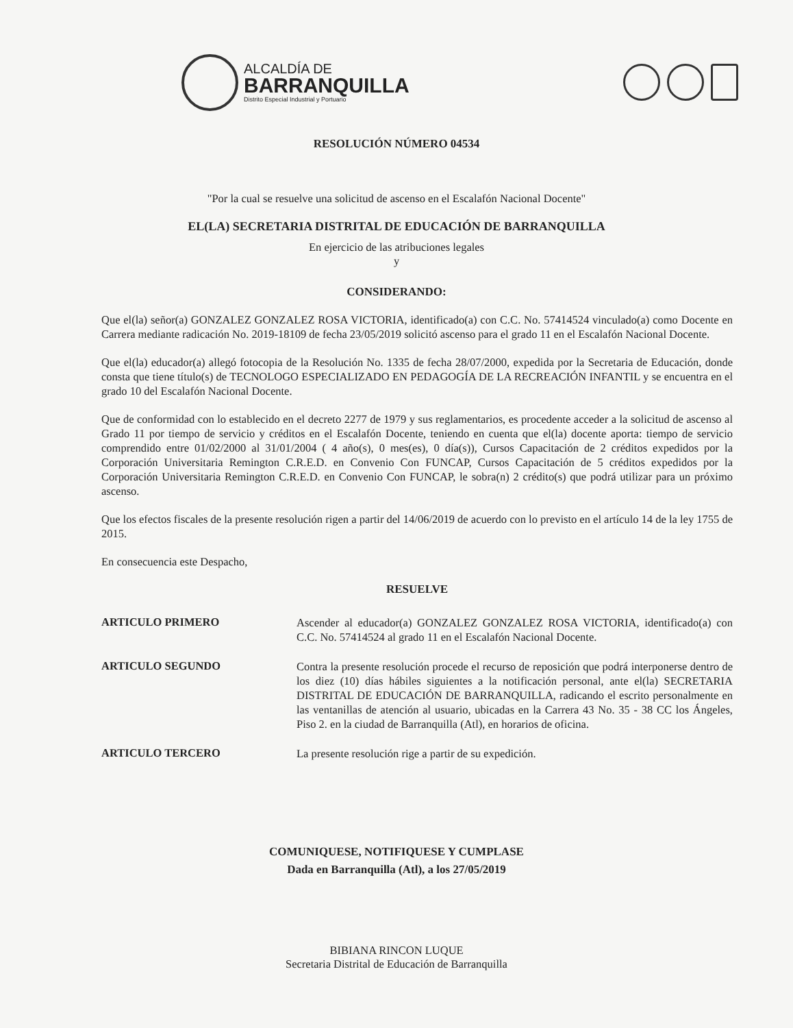ALCALDÍA DE
BARRANQUILLA
Distrito Especial Industrial y Portuario
RESOLUCIÓN NÚMERO 04534
"Por la cual se resuelve una solicitud de ascenso en el Escalafón Nacional Docente"
EL(LA) SECRETARIA DISTRITAL DE EDUCACIÓN DE BARRANQUILLA
En ejercicio de las atribuciones legales
y
CONSIDERANDO:
Que el(la) señor(a) GONZALEZ GONZALEZ ROSA VICTORIA, identificado(a) con C.C. No. 57414524 vinculado(a) como Docente en Carrera mediante radicación No. 2019-18109 de fecha 23/05/2019 solicitó ascenso para el grado 11 en el Escalafón Nacional Docente.
Que el(la) educador(a) allegó fotocopia de la Resolución No. 1335 de fecha 28/07/2000, expedida por la Secretaria de Educación, donde consta que tiene título(s) de TECNOLOGO ESPECIALIZADO EN PEDAGOGÍA DE LA RECREACIÓN INFANTIL y se encuentra en el grado 10 del Escalafón Nacional Docente.
Que de conformidad con lo establecido en el decreto 2277 de 1979 y sus reglamentarios, es procedente acceder a la solicitud de ascenso al Grado 11 por tiempo de servicio y créditos en el Escalafón Docente, teniendo en cuenta que el(la) docente aporta: tiempo de servicio comprendido entre 01/02/2000 al 31/01/2004 ( 4 año(s), 0 mes(es), 0 día(s)), Cursos Capacitación de 2 créditos expedidos por la Corporación Universitaria Remington C.R.E.D. en Convenio Con FUNCAP, Cursos Capacitación de 5 créditos expedidos por la Corporación Universitaria Remington C.R.E.D. en Convenio Con FUNCAP, le sobra(n) 2 crédito(s) que podrá utilizar para un próximo ascenso.
Que los efectos fiscales de la presente resolución rigen a partir del 14/06/2019 de acuerdo con lo previsto en el artículo 14 de la ley 1755 de 2015.
En consecuencia este Despacho,
RESUELVE
ARTICULO PRIMERO
Ascender al educador(a) GONZALEZ GONZALEZ ROSA VICTORIA, identificado(a) con C.C. No. 57414524 al grado 11 en el Escalafón Nacional Docente.
ARTICULO SEGUNDO
Contra la presente resolución procede el recurso de reposición que podrá interponerse dentro de los diez (10) días hábiles siguientes a la notificación personal, ante el(la) SECRETARIA DISTRITAL DE EDUCACIÓN DE BARRANQUILLA, radicando el escrito personalmente en las ventanillas de atención al usuario, ubicadas en la Carrera 43 No. 35 - 38 CC los Ángeles, Piso 2. en la ciudad de Barranquilla (Atl), en horarios de oficina.
ARTICULO TERCERO
La presente resolución rige a partir de su expedición.
COMUNIQUESE, NOTIFIQUESE Y CUMPLASE
Dada en Barranquilla (Atl), a los 27/05/2019
BIBIANA RINCON LUQUE
Secretaria Distrital de Educación de Barranquilla